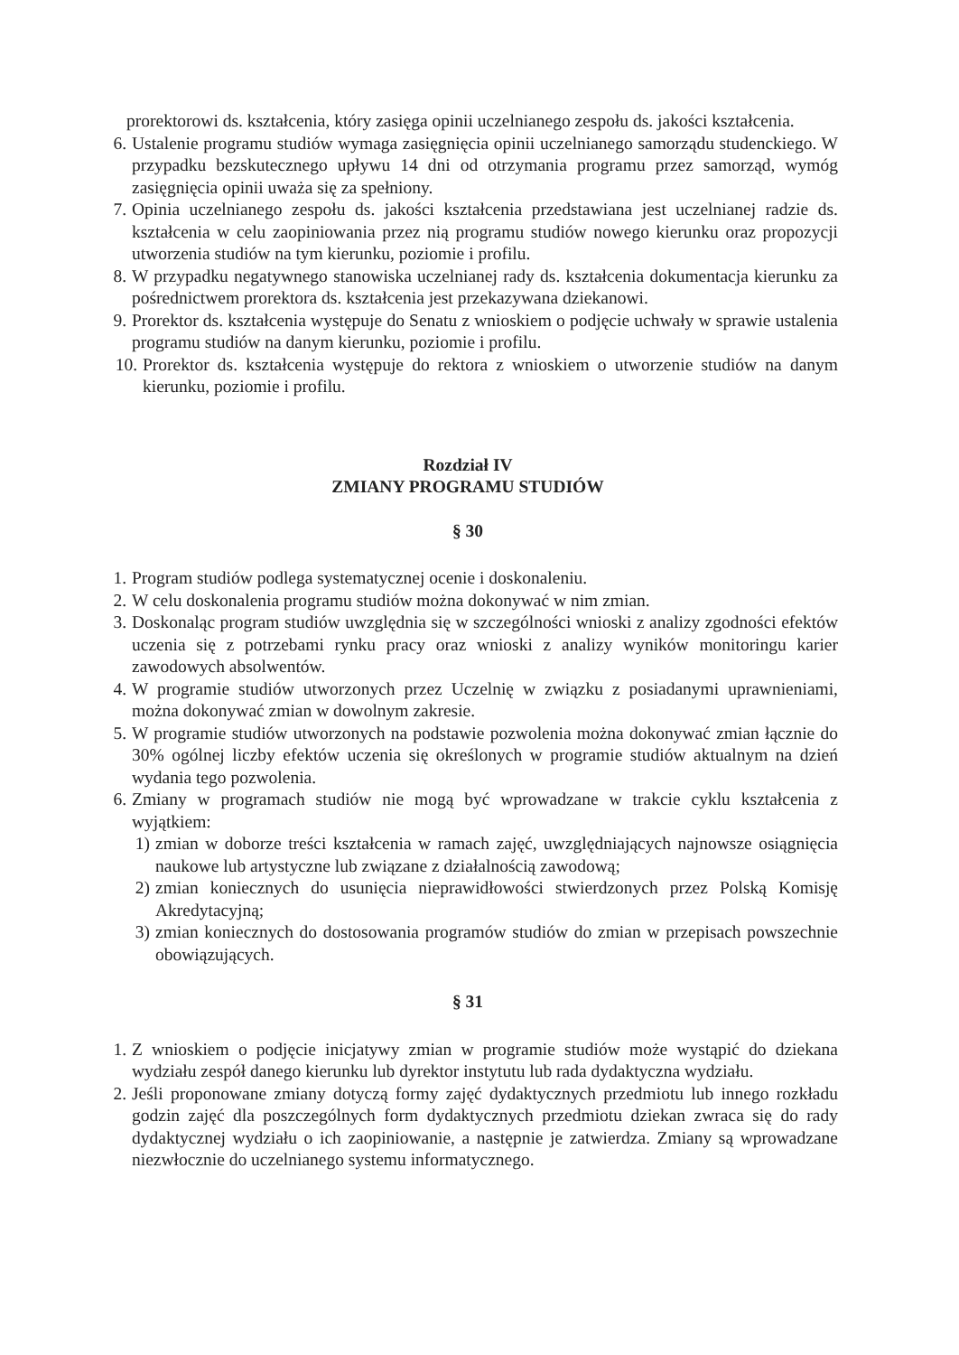prorektorowi ds. kształcenia, który zasięga opinii uczelnianego zespołu ds. jakości kształcenia.
6. Ustalenie programu studiów wymaga zasięgnięcia opinii uczelnianego samorządu studenckiego. W przypadku bezskutecznego upływu 14 dni od otrzymania programu przez samorząd, wymóg zasięgnięcia opinii uważa się za spełniony.
7. Opinia uczelnianego zespołu ds. jakości kształcenia przedstawiana jest uczelnianej radzie ds. kształcenia w celu zaopiniowania przez nią programu studiów nowego kierunku oraz propozycji utworzenia studiów na tym kierunku, poziomie i profilu.
8. W przypadku negatywnego stanowiska uczelnianej rady ds. kształcenia dokumentacja kierunku za pośrednictwem prorektora ds. kształcenia jest przekazywana dziekanowi.
9. Prorektor ds. kształcenia występuje do Senatu z wnioskiem o podjęcie uchwały w sprawie ustalenia programu studiów na danym kierunku, poziomie i profilu.
10. Prorektor ds. kształcenia występuje do rektora z wnioskiem o utworzenie studiów na danym kierunku, poziomie i profilu.
Rozdział IV
ZMIANY PROGRAMU STUDIÓW
§ 30
1. Program studiów podlega systematycznej ocenie i doskonaleniu.
2. W celu doskonalenia programu studiów można dokonywać w nim zmian.
3. Doskonaląc program studiów uwzględnia się w szczególności wnioski z analizy zgodności efektów uczenia się z potrzebami rynku pracy oraz wnioski z analizy wyników monitoringu karier zawodowych absolwentów.
4. W programie studiów utworzonych przez Uczelnię w związku z posiadanymi uprawnieniami, można dokonywać zmian w dowolnym zakresie.
5. W programie studiów utworzonych na podstawie pozwolenia można dokonywać zmian łącznie do 30% ogólnej liczby efektów uczenia się określonych w programie studiów aktualnym na dzień wydania tego pozwolenia.
6. Zmiany w programach studiów nie mogą być wprowadzane w trakcie cyklu kształcenia z wyjątkiem:
1) zmian w doborze treści kształcenia w ramach zajęć, uwzględniających najnowsze osiągnięcia naukowe lub artystyczne lub związane z działalnością zawodową;
2) zmian koniecznych do usunięcia nieprawidłowości stwierdzonych przez Polską Komisję Akredytacyjną;
3) zmian koniecznych do dostosowania programów studiów do zmian w przepisach powszechnie obowiązujących.
§ 31
1. Z wnioskiem o podjęcie inicjatywy zmian w programie studiów może wystąpić do dziekana wydziału zespół danego kierunku lub dyrektor instytutu lub rada dydaktyczna wydziału.
2. Jeśli proponowane zmiany dotyczą formy zajęć dydaktycznych przedmiotu lub innego rozkładu godzin zajęć dla poszczególnych form dydaktycznych przedmiotu dziekan zwraca się do rady dydaktycznej wydziału o ich zaopiniowanie, a następnie je zatwierdza. Zmiany są wprowadzane niezwłocznie do uczelnianego systemu informatycznego.